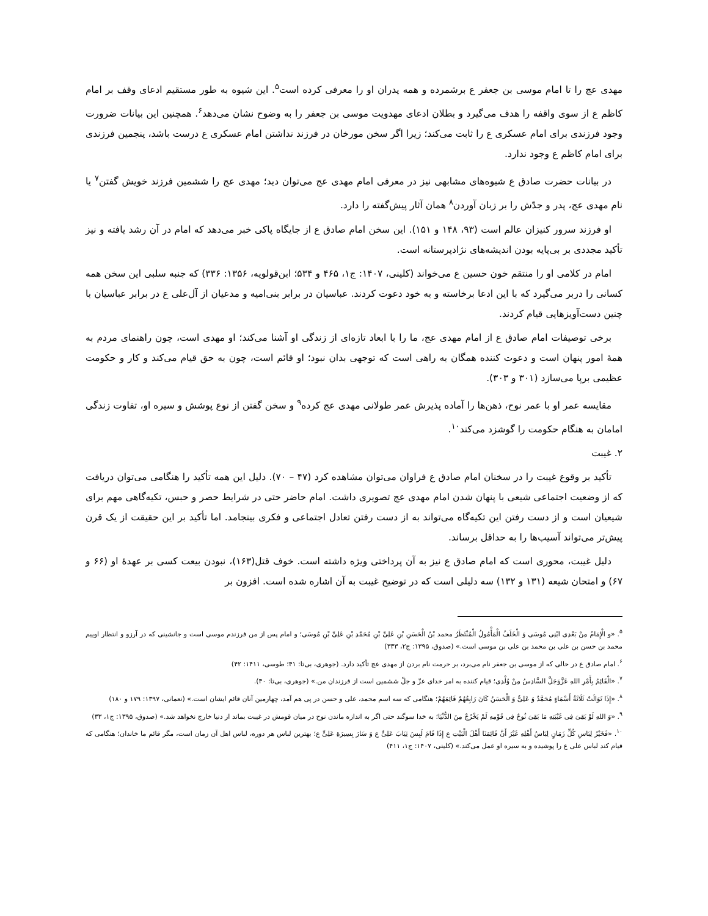مهدی عج را تا امام موسی بن جعفر ع برشمرده و همه پدران او را معرفی کرده است<sup>۵</sup>. این شیوه به طور مستقیم ادعای وقف بر امام کاظم ع از سوی واقفه را هدف می‌گیرد و بطلان ادعای مهدویت موسی بن جعفر را به وضوح نشان می‌دهد<sup>۶</sup>. همچنین این بیانات ضرورت وجود فرزندی برای امام عسکری ع را ثابت می‌کند؛ زیرا اگر سخن مورخان در فرزند نداشتن امام عسکری ع درست باشد، پنجمین فرزندی برای امام کاظم ع وجود ندارد.
در بیانات حضرت صادق ع شیوه‌های مشابهی نیز در معرفی امام مهدی عج می‌توان دید؛ مهدی عج را ششمین فرزند خویش گفتن<sup>۷</sup> یا نام مهدی عج، پدر و جدّش را بر زبان آوردن<sup>۸</sup> همان آثار پیش‌گفته را دارد.
او فرزند سرور کنیزان عالم است (۹۳، ۱۴۸ و ۱۵۱). این سخن امام صادق ع از جایگاه پاکی خبر می‌دهد که امام در آن رشد یافته و نیز تأکید مجددی بر بی‌پایه بودن اندیشه‌های نژادپرستانه است.
امام در کلامی او را منتقم خون حسین ع می‌خواند (کلینی، ۱۴۰۷: ج۱، ۴۶۵ و ۵۳۴؛ ابن‌قولویه، ۱۳۵۶: ۳۳۶) که جنبه سلبی این سخن همه کسانی را دربر می‌گیرد که با این ادعا برخاسته و به خود دعوت کردند. عباسیان در برابر بنی‌امیه و مدعیان از آل‌علی ع در برابر عباسیان با چنین دست‌آویزهایی قیام کردند.
برخی توصیفات امام صادق ع از امام مهدی عج، ما را با ابعاد تازه‌ای از زندگی او آشنا می‌کند؛ او مهدی است، چون راهنمای مردم به همهٔ امور پنهان است و دعوت کننده همگان به راهی است که توجهی بدان نبود؛ او قائم است، چون به حق قیام می‌کند و کار و حکومت عظیمی برپا می‌سازد (۳۰۱ و ۳۰۳).
مقایسه عمر او با عمر نوح، ذهن‌ها را آماده پذیرش عمر طولانی مهدی عج کرده<sup>۹</sup> و سخن گفتن از نوع پوشش و سیره او، تفاوت زندگی امامان به هنگام حکومت را گوشزد می‌کند<sup>۱۰</sup>.
۲. غیبت
تأکید بر وقوع غیبت را در سخنان امام صادق ع فراوان می‌توان مشاهده کرد (۴۷ – ۷۰). دلیل این همه تأکید را هنگامی می‌توان دریافت که از وضعیت اجتماعی شیعی با پنهان شدن امام مهدی عج تصویری داشت. امام حاضر حتی در شرایط حصر و حبس، تکیه‌گاهی مهم برای شیعیان است و از دست رفتن این تکیه‌گاه می‌تواند به از دست رفتن تعادل اجتماعی و فکری بینجامد. اما تأکید بر این حقیقت از یک قرن پیش‌تر می‌تواند آسیب‌ها را به حداقل برساند.
دلیل غیبت، محوری است که امام صادق ع نیز به آن پرداختی ویژه داشته است. خوف قتل(۱۶۳)، نبودن بیعت کسی بر عهدهٔ او (۶۶ و ۶۷) و امتحان شیعه (۱۳۱ و ۱۳۲) سه دلیلی است که در توضیح غیبت به آن اشاره شده است. افزون بر
<sup>۵</sup>. «و الْإِمَامُ مِنْ بَعْدِی ابْنِی مُوسَی وَ الْخَلَفُ الْمَأْمُولُ الْمُنْتَظَرُ محمد بْنُ الْحَسَنِ بْنِ عَلِیِّ بْنِ مُحَمَّدِ بْنِ عَلِیِّ بْنِ مُوسَی؛ و امام پس از من فرزندم موسی است و جانشینی که در آرزو و انتظار اوییم محمد بن حسن بن علی بن محمد بن علی بن موسی است.» (صدوق، ۱۳۹۵: ج۲، ۳۳۳)
<sup>۶</sup>. امام صادق ع در حالی که از موسی بن جعفر نام می‌برد، بر حرمت نام بردن از مهدی عج تأکید دارد. (جوهری، بی‌تا: ۴۱؛ طوسی، ۱۴۱۱: ۴۲)
<sup>۷</sup>. «الْقَائِمُ بِأَمْرِ اللهِ عَزَّوَجَلَّ السَّادِسُ مِنْ وُلْدِی؛ قیام کننده به امر خدای عزّ و جلّ ششمین است از فرزندان من.» (جوهری، بی‌تا: ۴۰).
<sup>۸</sup>. «إِذَا تَوَالَتْ ثَلَاثَةُ أَسْمَاءٍ مُحَمَّدٌ وَ عَلِیٌّ وَ الْحَسَنُ کَانَ رَابِعُهُمْ قَائِمَهُمْ؛ هنگامی که سه اسم محمد، علی و حسن در پی هم آمد، چهارمین آنان قائم ایشان است.» (نعمانی، ۱۳۹۷: ۱۷۹ و ۱۸۰)
<sup>۹</sup>. «وَ اللهِ لَوْ بَقِیَ فِی غَیْبَتِهِ مَا بَقِیَ نُوحٌ فِی قَوْمِهِ لَمْ یَخْرُجْ مِنَ الدُّنْیَا؛ به خدا سوگند حتی اگر به اندازه ماندن نوح در میان قومش در غیبت بماند از دنیا خارج نخواهد شد.» (صدوق، ۱۳۹۵: ج۱، ۳۳)
<sup>۱۰</sup>. «فَخَیْرُ لِبَاسِ کُلِّ زَمَانٍ لِبَاسُ أَهْلِهِ غَیْرَ أَنَّ قَائِمَنَا أَهْلَ الْبَیْتِ ع إِذَا قَامَ لَبِسَ ثِیَابَ عَلِیٍّ ع وَ سَارَ بِسِیرَةِ عَلِیٍّ ع؛ بهترین لباس هر دوره، لباس اهل آن زمان است، مگر قائم ما خاندان؛ هنگامی که قیام کند لباس علی ع را پوشیده و به سیره او عمل می‌کند.» (کلینی، ۱۴۰۷: ج۱، ۴۱۱)